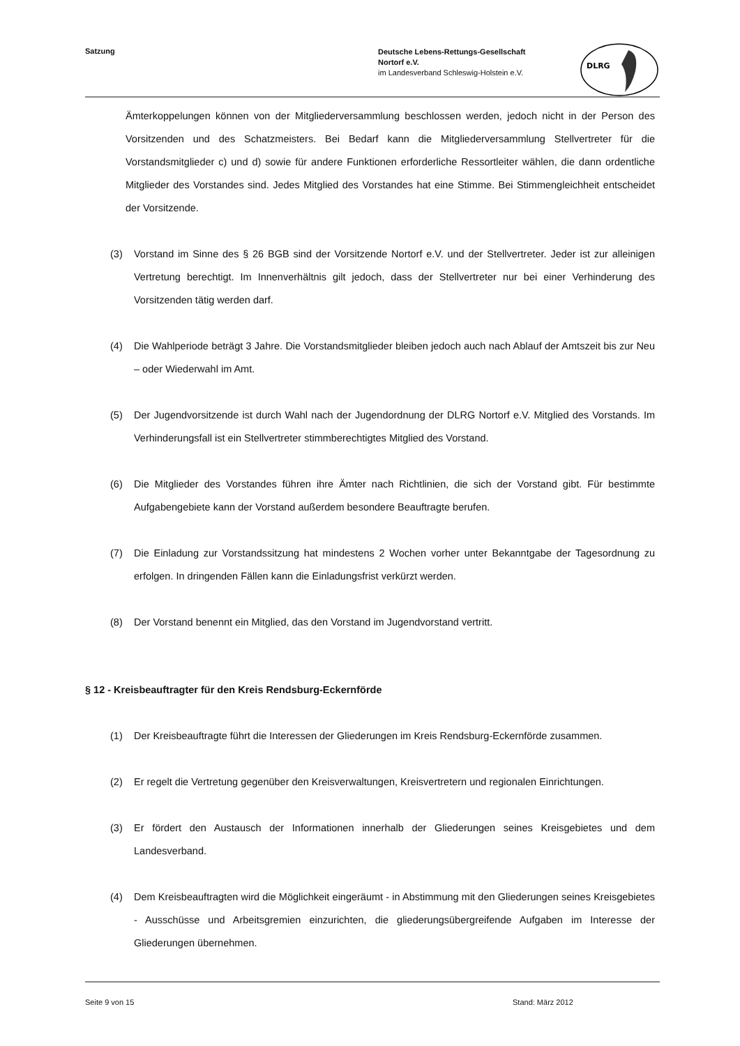Satzung
Deutsche Lebens-Rettungs-Gesellschaft
Nortorf e.V.
im Landesverband Schleswig-Holstein e.V.
DLRG
Ämterkoppelungen können von der Mitgliederversammlung beschlossen werden, jedoch nicht in der Person des Vorsitzenden und des Schatzmeisters. Bei Bedarf kann die Mitgliederversammlung Stellvertreter für die Vorstandsmitglieder c) und d) sowie für andere Funktionen erforderliche Ressortleiter wählen, die dann ordentliche Mitglieder des Vorstandes sind. Jedes Mitglied des Vorstandes hat eine Stimme. Bei Stimmengleichheit entscheidet der Vorsitzende.
(3) Vorstand im Sinne des § 26 BGB sind der Vorsitzende Nortorf e.V. und der Stellvertreter. Jeder ist zur alleinigen Vertretung berechtigt. Im Innenverhältnis gilt jedoch, dass der Stellvertreter nur bei einer Verhinderung des Vorsitzenden tätig werden darf.
(4) Die Wahlperiode beträgt 3 Jahre. Die Vorstandsmitglieder bleiben jedoch auch nach Ablauf der Amtszeit bis zur Neu – oder Wiederwahl im Amt.
(5) Der Jugendvorsitzende ist durch Wahl nach der Jugendordnung der DLRG Nortorf e.V. Mitglied des Vorstands. Im Verhinderungsfall ist ein Stellvertreter stimmberechtigtes Mitglied des Vorstand.
(6) Die Mitglieder des Vorstandes führen ihre Ämter nach Richtlinien, die sich der Vorstand gibt. Für bestimmte Aufgabengebiete kann der Vorstand außerdem besondere Beauftragte berufen.
(7) Die Einladung zur Vorstandssitzung hat mindestens 2 Wochen vorher unter Bekanntgabe der Tagesordnung zu erfolgen. In dringenden Fällen kann die Einladungsfrist verkürzt werden.
(8) Der Vorstand benennt ein Mitglied, das den Vorstand im Jugendvorstand vertritt.
§ 12 - Kreisbeauftragter für den Kreis Rendsburg-Eckernförde
(1) Der Kreisbeauftragte führt die Interessen der Gliederungen im Kreis Rendsburg-Eckernförde zusammen.
(2) Er regelt die Vertretung gegenüber den Kreisverwaltungen, Kreisvertretern und regionalen Einrichtungen.
(3) Er fördert den Austausch der Informationen innerhalb der Gliederungen seines Kreisgebietes und dem Landesverband.
(4) Dem Kreisbeauftragten wird die Möglichkeit eingeräumt - in Abstimmung mit den Gliederungen seines Kreisgebietes - Ausschüsse und Arbeitsgremien einzurichten, die gliederungsübergreifende Aufgaben im Interesse der Gliederungen übernehmen.
Seite 9 von 15 Stand: März 2012